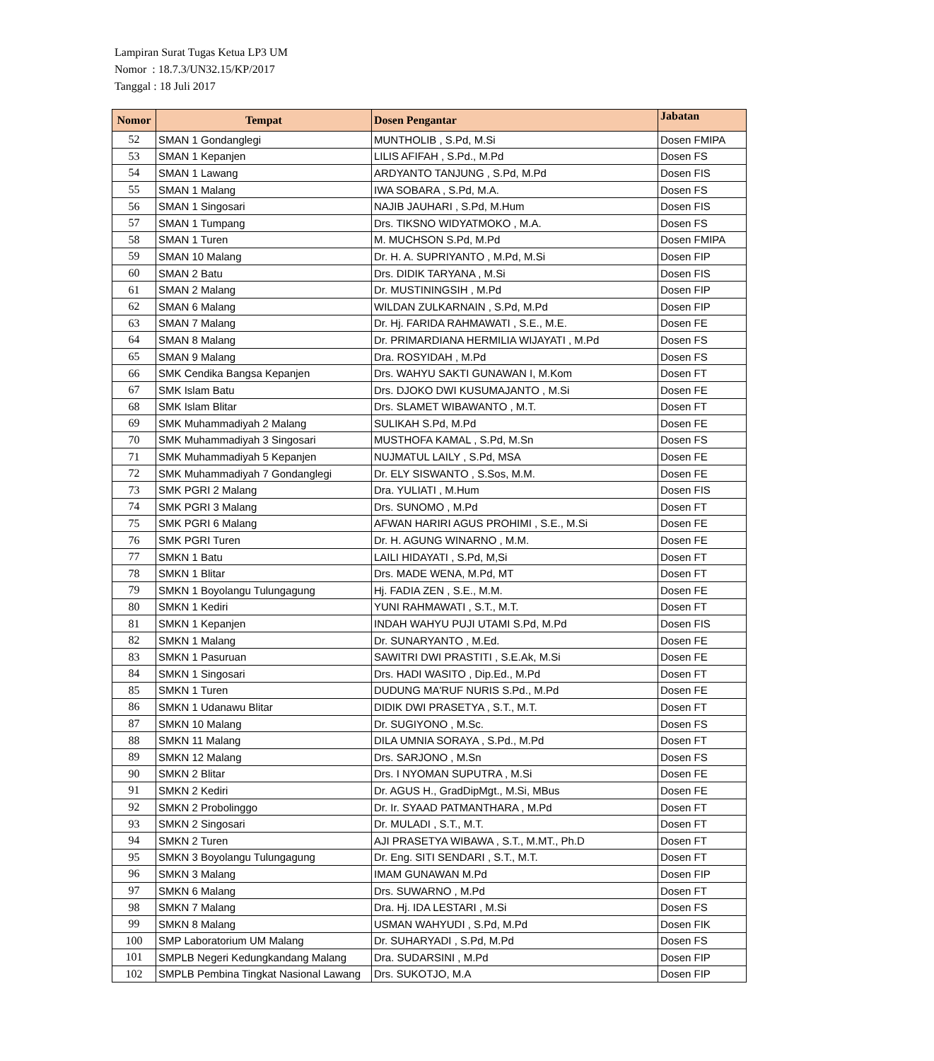Lampiran Surat Tugas Ketua LP3 UM
Nomor : 18.7.3/UN32.15/KP/2017
Tanggal : 18 Juli 2017
| Nomor | Tempat | Dosen Pengantar | Jabatan |
| --- | --- | --- | --- |
| 52 | SMAN 1 Gondanglegi | MUNTHOLIB , S.Pd, M.Si | Dosen FMIPA |
| 53 | SMAN 1 Kepanjen | LILIS AFIFAH , S.Pd., M.Pd | Dosen FS |
| 54 | SMAN 1 Lawang | ARDYANTO TANJUNG , S.Pd, M.Pd | Dosen FIS |
| 55 | SMAN 1 Malang | IWA SOBARA , S.Pd, M.A. | Dosen FS |
| 56 | SMAN 1 Singosari | NAJIB JAUHARI , S.Pd, M.Hum | Dosen FIS |
| 57 | SMAN 1 Tumpang | Drs. TIKSNO WIDYATMOKO , M.A. | Dosen FS |
| 58 | SMAN 1 Turen | M. MUCHSON S.Pd, M.Pd | Dosen FMIPA |
| 59 | SMAN 10 Malang | Dr. H. A. SUPRIYANTO , M.Pd, M.Si | Dosen FIP |
| 60 | SMAN 2 Batu | Drs. DIDIK TARYANA , M.Si | Dosen FIS |
| 61 | SMAN 2 Malang | Dr. MUSTININGSIH , M.Pd | Dosen FIP |
| 62 | SMAN 6 Malang | WILDAN ZULKARNAIN , S.Pd, M.Pd | Dosen FIP |
| 63 | SMAN 7 Malang | Dr. Hj. FARIDA RAHMAWATI , S.E., M.E. | Dosen FE |
| 64 | SMAN 8 Malang | Dr. PRIMARDIANA HERMILIA WIJAYATI , M.Pd | Dosen FS |
| 65 | SMAN 9 Malang | Dra. ROSYIDAH , M.Pd | Dosen FS |
| 66 | SMK Cendika Bangsa Kepanjen | Drs. WAHYU SAKTI GUNAWAN I, M.Kom | Dosen FT |
| 67 | SMK Islam Batu | Drs. DJOKO DWI KUSUMAJANTO , M.Si | Dosen FE |
| 68 | SMK Islam Blitar | Drs. SLAMET WIBAWANTO , M.T. | Dosen FT |
| 69 | SMK Muhammadiyah 2 Malang | SULIKAH S.Pd, M.Pd | Dosen FE |
| 70 | SMK Muhammadiyah 3 Singosari | MUSTHOFA KAMAL , S.Pd, M.Sn | Dosen FS |
| 71 | SMK Muhammadiyah 5 Kepanjen | NUJMATUL LAILY , S.Pd, MSA | Dosen FE |
| 72 | SMK Muhammadiyah 7 Gondanglegi | Dr. ELY SISWANTO , S.Sos, M.M. | Dosen FE |
| 73 | SMK PGRI 2 Malang | Dra. YULIATI , M.Hum | Dosen FIS |
| 74 | SMK PGRI 3 Malang | Drs. SUNOMO , M.Pd | Dosen FT |
| 75 | SMK PGRI 6 Malang | AFWAN HARIRI AGUS PROHIMI , S.E., M.Si | Dosen FE |
| 76 | SMK PGRI Turen | Dr. H. AGUNG WINARNO , M.M. | Dosen FE |
| 77 | SMKN 1 Batu | LAILI HIDAYATI , S.Pd, M,Si | Dosen FT |
| 78 | SMKN 1 Blitar | Drs. MADE WENA, M.Pd, MT | Dosen FT |
| 79 | SMKN 1 Boyolangu Tulungagung | Hj. FADIA ZEN , S.E., M.M. | Dosen FE |
| 80 | SMKN 1 Kediri | YUNI RAHMAWATI , S.T., M.T. | Dosen FT |
| 81 | SMKN 1 Kepanjen | INDAH WAHYU PUJI UTAMI S.Pd, M.Pd | Dosen FIS |
| 82 | SMKN 1 Malang | Dr. SUNARYANTO , M.Ed. | Dosen FE |
| 83 | SMKN 1 Pasuruan | SAWITRI DWI PRASTITI , S.E.Ak, M.Si | Dosen FE |
| 84 | SMKN 1 Singosari | Drs. HADI WASITO , Dip.Ed., M.Pd | Dosen FT |
| 85 | SMKN 1 Turen | DUDUNG MA'RUF NURIS S.Pd., M.Pd | Dosen FE |
| 86 | SMKN 1 Udanawu Blitar | DIDIK DWI PRASETYA , S.T., M.T. | Dosen FT |
| 87 | SMKN 10 Malang | Dr. SUGIYONO , M.Sc. | Dosen FS |
| 88 | SMKN 11 Malang | DILA UMNIA SORAYA , S.Pd., M.Pd | Dosen FT |
| 89 | SMKN 12 Malang | Drs. SARJONO , M.Sn | Dosen FS |
| 90 | SMKN 2 Blitar | Drs. I NYOMAN SUPUTRA , M.Si | Dosen FE |
| 91 | SMKN 2 Kediri | Dr. AGUS H., GradDipMgt., M.Si, MBus | Dosen FE |
| 92 | SMKN 2 Probolinggo | Dr. Ir. SYAAD PATMANTHARA , M.Pd | Dosen FT |
| 93 | SMKN 2 Singosari | Dr. MULADI , S.T., M.T. | Dosen FT |
| 94 | SMKN 2 Turen | AJI PRASETYA WIBAWA , S.T., M.MT., Ph.D | Dosen FT |
| 95 | SMKN 3 Boyolangu Tulungagung | Dr. Eng. SITI SENDARI , S.T., M.T. | Dosen FT |
| 96 | SMKN 3 Malang | IMAM GUNAWAN M.Pd | Dosen FIP |
| 97 | SMKN 6 Malang | Drs. SUWARNO , M.Pd | Dosen FT |
| 98 | SMKN 7 Malang | Dra. Hj. IDA LESTARI , M.Si | Dosen FS |
| 99 | SMKN 8 Malang | USMAN WAHYUDI , S.Pd, M.Pd | Dosen FIK |
| 100 | SMP Laboratorium UM Malang | Dr. SUHARYADI , S.Pd, M.Pd | Dosen FS |
| 101 | SMPLB Negeri Kedungkandang Malang | Dra. SUDARSINI , M.Pd | Dosen FIP |
| 102 | SMPLB Pembina Tingkat Nasional Lawang | Drs. SUKOTJO, M.A | Dosen FIP |